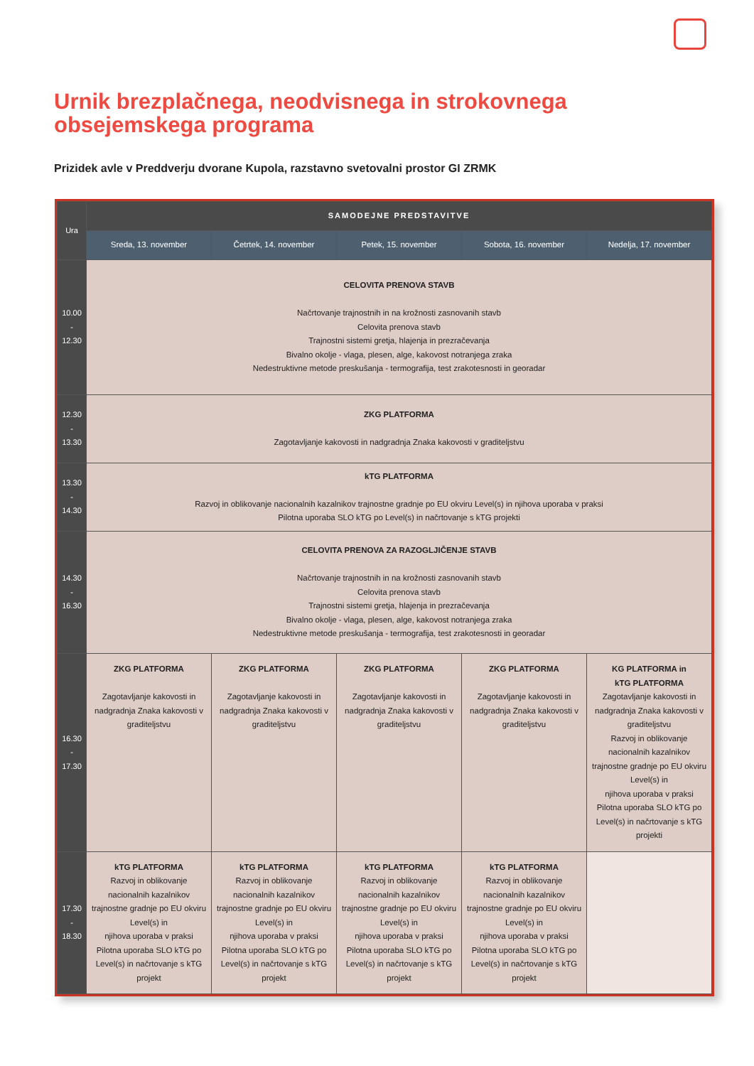Urnik brezplačnega, neodvisnega in strokovnega obsejemskega programa
Prizidek avle v Preddverju dvorane Kupola, razstavno svetovalni prostor GI ZRMK
| Ura | SAMODEJNE PREDSTAVITVE | | | | |
| --- | --- | --- | --- | --- | --- |
| | Sreda, 13. november | Četrtek, 14. november | Petek, 15. november | Sobota, 16. november | Nedelja, 17. november |
| 10.00 - 12.30 | CELOVITA PRENOVA STAVB Načrtovanje trajnostnih in na krožnosti zasnovanih stavb Celovita prenova stavb Trajnostni sistemi gretja, hlajenja in prezračevanja Bivalno okolje - vlaga, plesen, alge, kakovost notranjega zraka Nedestruktivne metode preskušanja - termografija, test zrakotesnosti in georadar | | | | |
| 12.30 - 13.30 | ZKG PLATFORMA Zagotavljanje kakovosti in nadgradnja Znaka kakovosti v graditeljstvu | | | | |
| 13.30 - 14.30 | kTG PLATFORMA Razvoj in oblikovanje nacionalnih kazalnikov trajnostne gradnje po EU okviru Level(s) in njihova uporaba v praksi Pilotna uporaba SLO kTG po Level(s) in načrtovanje s kTG projekti | | | | |
| 14.30 - 16.30 | CELOVITA PRENOVA ZA RAZOGLJIČENJE STAVB Načrtovanje trajnostnih in na krožnosti zasnovanih stavb Celovita prenova stavb Trajnostni sistemi gretja, hlajenja in prezračevanja Bivalno okolje - vlaga, plesen, alge, kakovost notranjega zraka Nedestruktivne metode preskušanja - termografija, test zrakotesnosti in georadar | | | | |
| 16.30 - 17.30 | ZKG PLATFORMA Zagotavljanje kakovosti in nadgradnja Znaka kakovosti v graditeljstvu | ZKG PLATFORMA Zagotavljanje kakovosti in nadgradnja Znaka kakovosti v graditeljstvu | ZKG PLATFORMA Zagotavljanje kakovosti in nadgradnja Znaka kakovosti v graditeljstvu | ZKG PLATFORMA Zagotavljanje kakovosti in nadgradnja Znaka kakovosti v graditeljstvu | KG PLATFORMA in kTG PLATFORMA Zagotavljanje kakovosti in nadgradnja Znaka kakovosti v graditeljstvu Razvoj in oblikovanje nacionalnih kazalnikov trajnostne gradnje po EU okviru Level(s) in njihova uporaba v praksi Pilotna uporaba SLO kTG po Level(s) in načrtovanje s kTG projekti |
| 17.30 - 18.30 | kTG PLATFORMA Razvoj in oblikovanje nacionalnih kazalnikov trajnostne gradnje po EU okviru Level(s) in njihova uporaba v praksi Pilotna uporaba SLO kTG po Level(s) in načrtovanje s kTG projekt | kTG PLATFORMA Razvoj in oblikovanje nacionalnih kazalnikov trajnostne gradnje po EU okviru Level(s) in njihova uporaba v praksi Pilotna uporaba SLO kTG po Level(s) in načrtovanje s kTG projekt | kTG PLATFORMA Razvoj in oblikovanje nacionalnih kazalnikov trajnostne gradnje po EU okviru Level(s) in njihova uporaba v praksi Pilotna uporaba SLO kTG po Level(s) in načrtovanje s kTG projekt | kTG PLATFORMA Razvoj in oblikovanje nacionalnih kazalnikov trajnostne gradnje po EU okviru Level(s) in njihova uporaba v praksi Pilotna uporaba SLO kTG po Level(s) in načrtovanje s kTG projekt | |